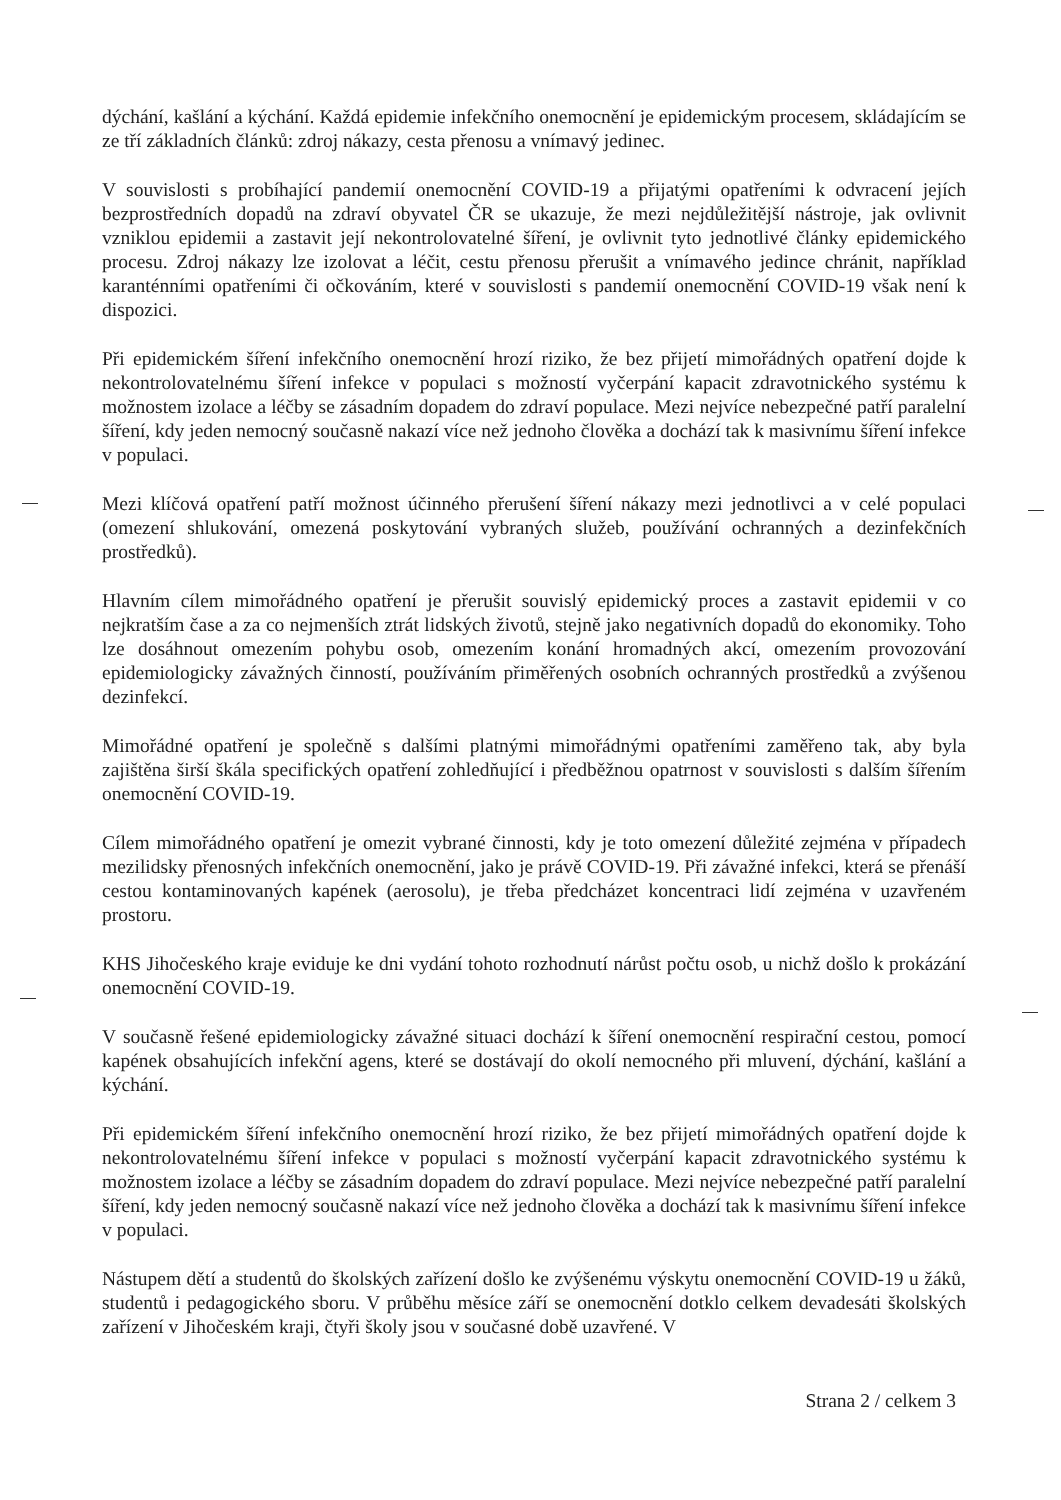dýchání, kašlání a kýchání. Každá epidemie infekčního onemocnění je epidemickým procesem, skládajícím se ze tří základních článků: zdroj nákazy, cesta přenosu a vnímavý jedinec.
V souvislosti s probíhající pandemií onemocnění COVID-19 a přijatými opatřeními k odvracení jejích bezprostředních dopadů na zdraví obyvatel ČR se ukazuje, že mezi nejdůležitější nástroje, jak ovlivnit vzniklou epidemii a zastavit její nekontrolovatelné šíření, je ovlivnit tyto jednotlivé články epidemického procesu. Zdroj nákazy lze izolovat a léčit, cestu přenosu přerušit a vnímavého jedince chránit, například karanténními opatřeními či očkováním, které v souvislosti s pandemií onemocnění COVID-19 však není k dispozici.
Při epidemickém šíření infekčního onemocnění hrozí riziko, že bez přijetí mimořádných opatření dojde k nekontrolovatelnému šíření infekce v populaci s možností vyčerpání kapacit zdravotnického systému k možnostem izolace a léčby se zásadním dopadem do zdraví populace. Mezi nejvíce nebezpečné patří paralelní šíření, kdy jeden nemocný současně nakazí více než jednoho člověka a dochází tak k masivnímu šíření infekce v populaci.
Mezi klíčová opatření patří možnost účinného přerušení šíření nákazy mezi jednotlivci a v celé populaci (omezení shlukování, omezená poskytování vybraných služeb, používání ochranných a dezinfekčních prostředků).
Hlavním cílem mimořádného opatření je přerušit souvislý epidemický proces a zastavit epidemii v co nejkratším čase a za co nejmenších ztrát lidských životů, stejně jako negativních dopadů do ekonomiky. Toho lze dosáhnout omezením pohybu osob, omezením konání hromadných akcí, omezením provozování epidemiologicky závažných činností, používáním přiměřených osobních ochranných prostředků a zvýšenou dezinfekcí.
Mimořádné opatření je společně s dalšími platnými mimořádnými opatřeními zaměřeno tak, aby byla zajištěna širší škála specifických opatření zohledňující i předběžnou opatrnost v souvislosti s dalším šířením onemocnění COVID-19.
Cílem mimořádného opatření je omezit vybrané činnosti, kdy je toto omezení důležité zejména v případech mezilidsky přenosných infekčních onemocnění, jako je právě COVID-19. Při závažné infekci, která se přenáší cestou kontaminovaných kapének (aerosolu), je třeba předcházet koncentraci lidí zejména v uzavřeném prostoru.
KHS Jihočeského kraje eviduje ke dni vydání tohoto rozhodnutí nárůst počtu osob, u nichž došlo k prokázání onemocnění COVID-19.
V současně řešené epidemiologicky závažné situaci dochází k šíření onemocnění respirační cestou, pomocí kapének obsahujících infekční agens, které se dostávají do okolí nemocného při mluvení, dýchání, kašlání a kýchání.
Při epidemickém šíření infekčního onemocnění hrozí riziko, že bez přijetí mimořádných opatření dojde k nekontrolovatelnému šíření infekce v populaci s možností vyčerpání kapacit zdravotnického systému k možnostem izolace a léčby se zásadním dopadem do zdraví populace. Mezi nejvíce nebezpečné patří paralelní šíření, kdy jeden nemocný současně nakazí více než jednoho člověka a dochází tak k masivnímu šíření infekce v populaci.
Nástupem dětí a studentů do školských zařízení došlo ke zvýšenému výskytu onemocnění COVID-19 u žáků, studentů i pedagogického sboru. V průběhu měsíce září se onemocnění dotklo celkem devadesáti školských zařízení v Jihočeském kraji, čtyři školy jsou v současné době uzavřené. V
Strana 2 / celkem 3